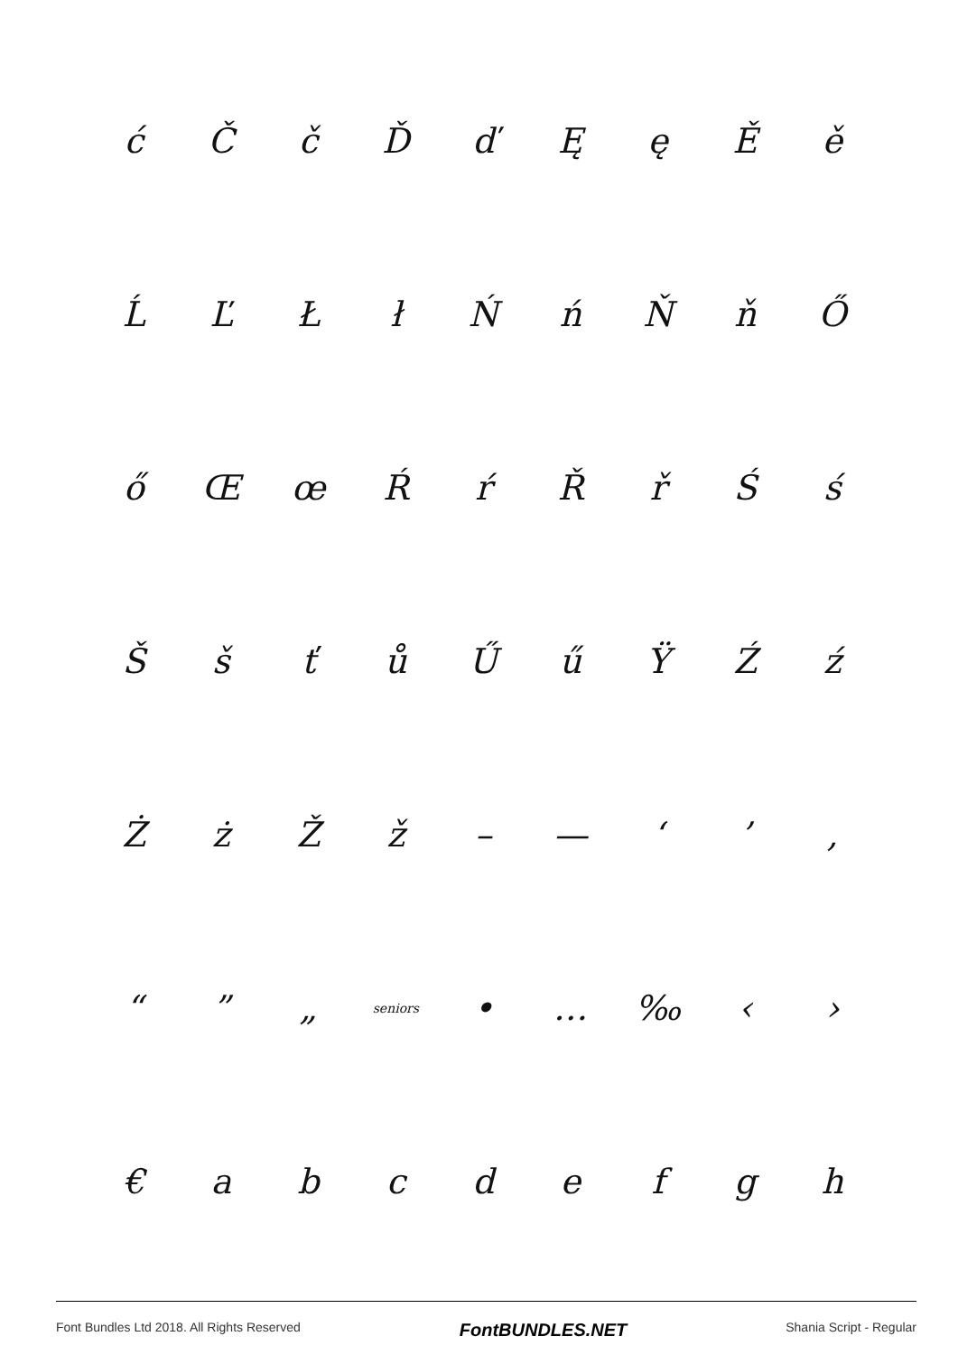| ć | Č | č | Ď | ď | Ę | ę | Ě | ě |
| Ĺ | Ľ | Ł | ł | Ń | ń | Ň | ň | Ő |
| ő | Œ | œ | Ŕ | ŕ | Ř | ř | Ś | ś |
| Š | š | ť | ů | Ű | ű | Ÿ | Ź | ź |
| Ż | ż | Ž | ž | – | — | ‘ | ’ | ‚ |
| “ | ” | „ | seniors | • | … | ‰ | ‹ | › |
| € | a | b | c | d | e | f | g | h |
Font Bundles Ltd 2018. All Rights Reserved FontBUNDLES.NET Shania Script - Regular